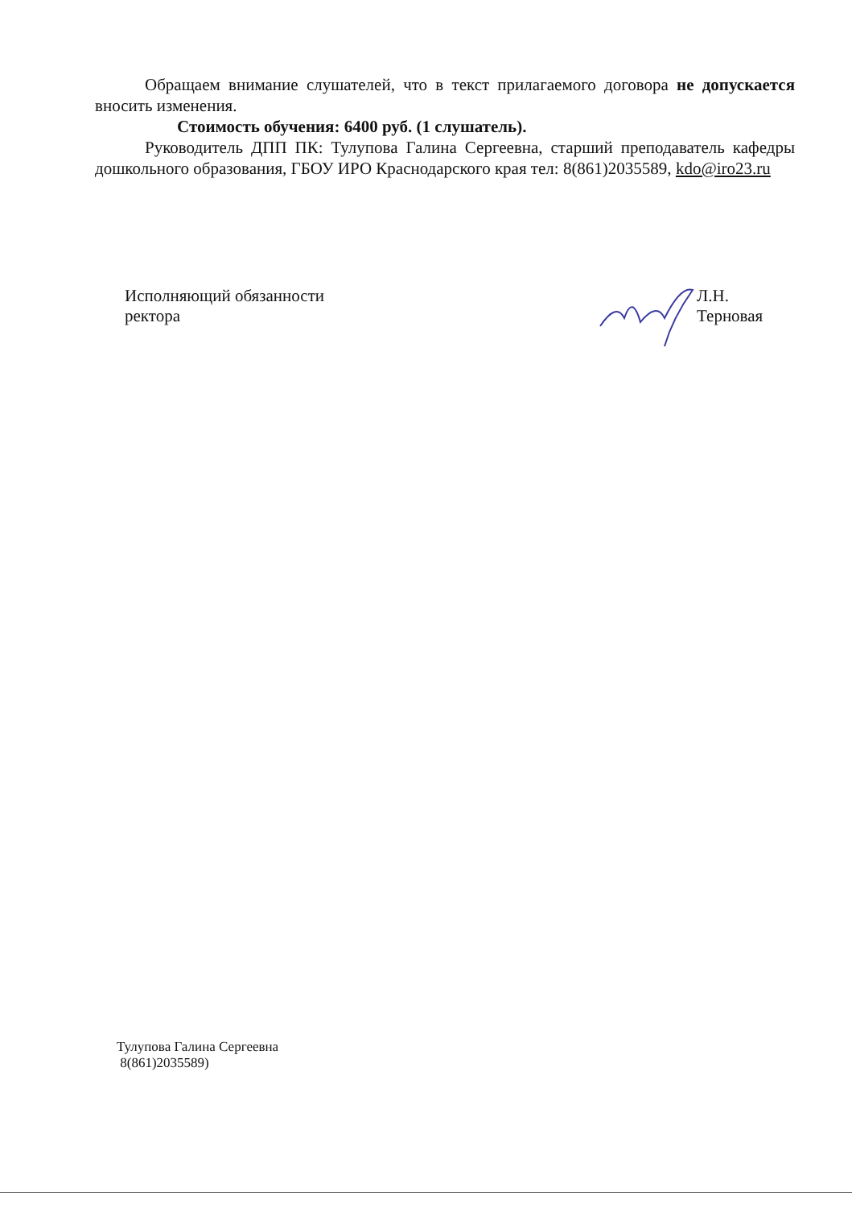Обращаем внимание слушателей, что в текст прилагаемого договора не допускается вносить изменения.
Стоимость обучения: 6400 руб. (1 слушатель).
Руководитель ДПП ПК: Тулупова Галина Сергеевна, старший преподаватель кафедры дошкольного образования, ГБОУ ИРО Краснодарского края тел: 8(861)2035589, kdo@iro23.ru
Исполняющий обязанности ректора Л.Н. Терновая
Тулупова Галина Сергеевна
8(861)2035589)